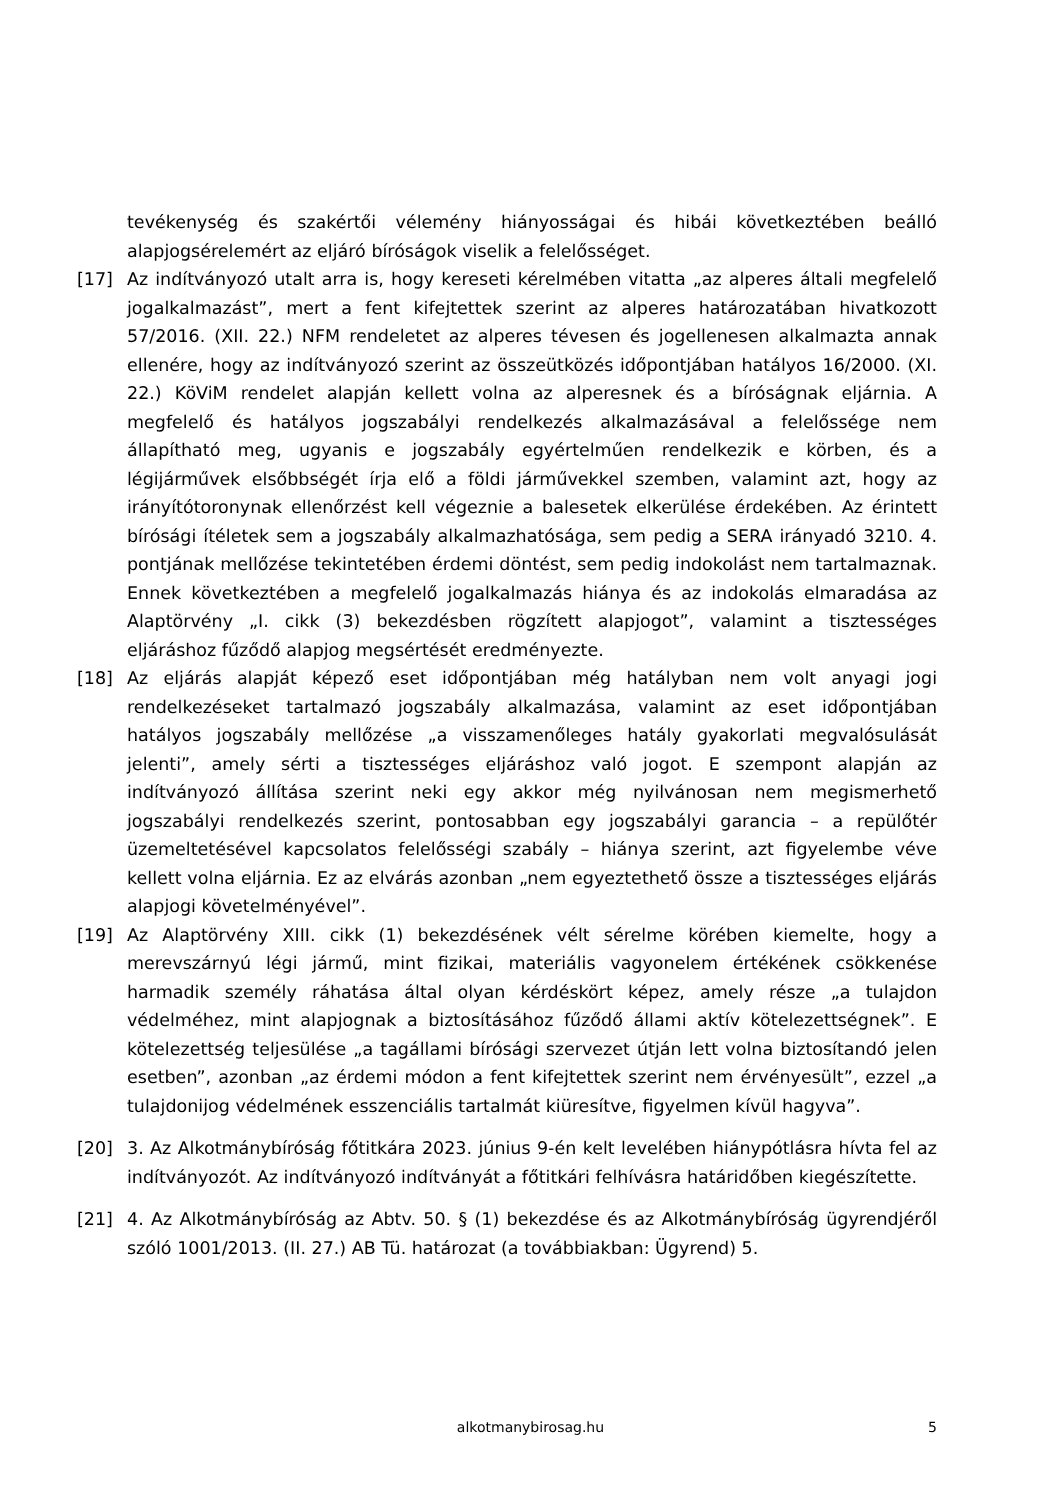tevékenység és szakértői vélemény hiányosságai és hibái következtében beálló alapjogsérelemért az eljáró bíróságok viselik a felelősséget.
[17] Az indítványozó utalt arra is, hogy kereseti kérelmében vitatta „az alperes általi megfelelő jogalkalmazást”, mert a fent kifejtettek szerint az alperes határozatában hivatkozott 57/2016. (XII. 22.) NFM rendeletet az alperes tévesen és jogellenesen alkalmazta annak ellenére, hogy az indítványozó szerint az összeütközés időpontjában hatályos 16/2000. (XI. 22.) KöViM rendelet alapján kellett volna az alperesnek és a bíróságnak eljárnia. A megfelelő és hatályos jogszabályi rendelkezés alkalmazásával a felelőssége nem állapítható meg, ugyanis e jogszabály egyértelműen rendelkezik e körben, és a légijárművek elsőbbségét írja elő a földi járművekkel szemben, valamint azt, hogy az irányítótoronynak ellenőrzést kell végeznie a balesetek elkerülése érdekében. Az érintett bírósági ítéletek sem a jogszabály alkalmazhatósága, sem pedig a SERA irányadó 3210. 4. pontjának mellőzése tekintetében érdemi döntést, sem pedig indokolást nem tartalmaznak. Ennek következtében a megfelelő jogalkalmazás hiánya és az indokolás elmaradása az Alaptörvény „I. cikk (3) bekezdésben rögzített alapjogot”, valamint a tisztességes eljáráshoz fűződő alapjog megsértését eredményezte.
[18] Az eljárás alapját képező eset időpontjában még hatályban nem volt anyagi jogi rendelkezéseket tartalmazó jogszabály alkalmazása, valamint az eset időpontjában hatályos jogszabály mellőzése „a visszamenőleges hatály gyakorlati megvalósulását jelenti”, amely sérti a tisztességes eljáráshoz való jogot. E szempont alapján az indítványozó állítása szerint neki egy akkor még nyilvánosan nem megismerhető jogszabályi rendelkezés szerint, pontosabban egy jogszabályi garancia – a repülőtér üzemeltetésével kapcsolatos felelősségi szabály – hiánya szerint, azt figyelembe véve kellett volna eljárnia. Ez az elvárás azonban „nem egyeztethető össze a tisztességes eljárás alapjogi követelményével”.
[19] Az Alaptörvény XIII. cikk (1) bekezdésének vélt sérelme körében kiemelte, hogy a merevszárnyú légi jármű, mint fizikai, materiális vagyonelem értékének csökkenése harmadik személy ráhatása által olyan kérdéskört képez, amely része „a tulajdon védelméhez, mint alapjognak a biztosításához fűződő állami aktív kötelezettségnek”. E kötelezettség teljesülése „a tagállami bírósági szervezet útján lett volna biztosítandó jelen esetben”, azonban „az érdemi módon a fent kifejtettek szerint nem érvényesült”, ezzel „a tulajdonijog védelmének esszenciális tartalmát kiüresítve, figyelmen kívül hagyva”.
[20] 3. Az Alkotmánybíróság főtitkára 2023. június 9-én kelt levelében hiánypótlásra hívta fel az indítványozót. Az indítványozó indítványát a főtitkári felhívásra határidőben kiegészítette.
[21] 4. Az Alkotmánybíróság az Abtv. 50. § (1) bekezdése és az Alkotmánybíróság ügyrendjéről szóló 1001/2013. (II. 27.) AB Tü. határozat (a továbbiakban: Ügyrend) 5.
alkotmanybirosag.hu
5